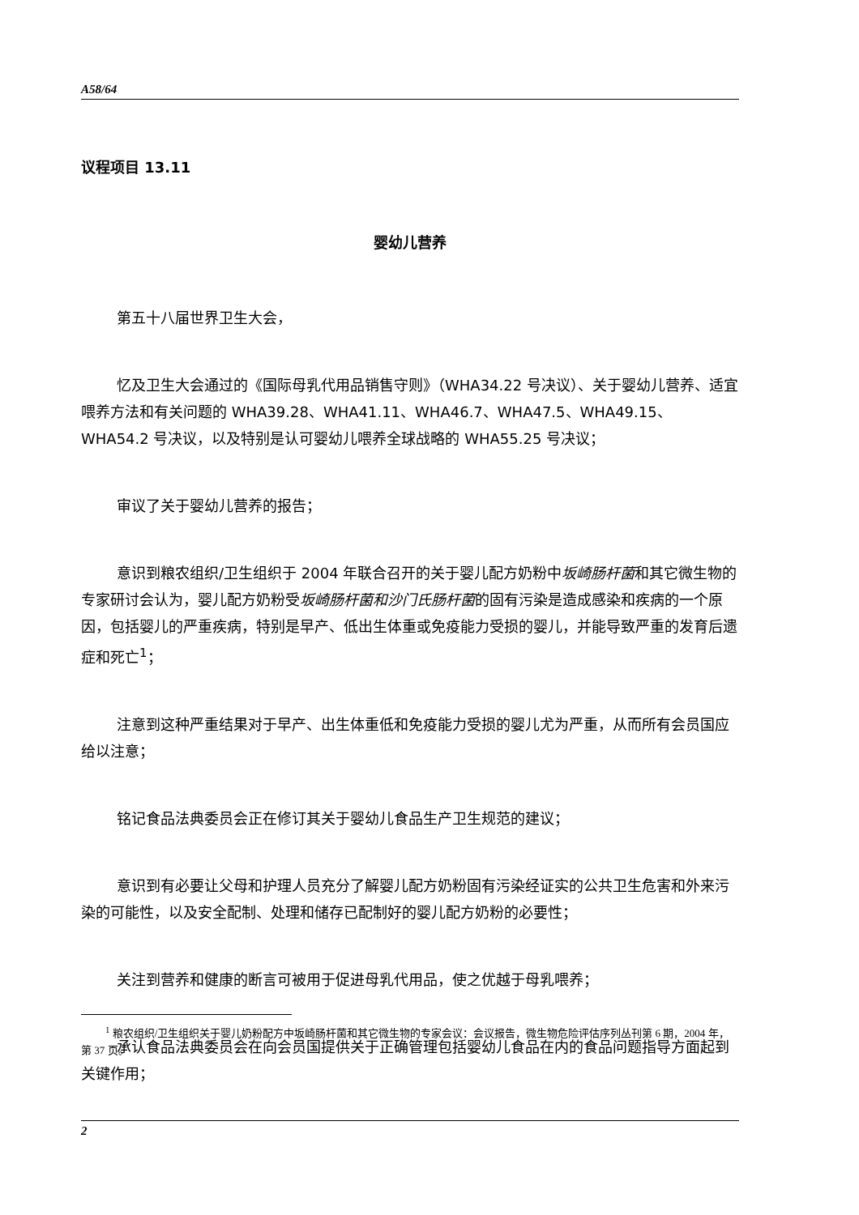A58/64
议程项目 13.11
婴幼儿营养
第五十八届世界卫生大会，
忆及卫生大会通过的《国际母乳代用品销售守则》（WHA34.22 号决议）、关于婴幼儿营养、适宜喂养方法和有关问题的 WHA39.28、WHA41.11、WHA46.7、WHA47.5、WHA49.15、WHA54.2 号决议，以及特别是认可婴幼儿喂养全球战略的 WHA55.25 号决议；
审议了关于婴幼儿营养的报告；
意识到粮农组织/卫生组织于 2004 年联合召开的关于婴儿配方奶粉中坂崎肠杆菌和其它微生物的专家研讨会认为，婴儿配方奶粉受坂崎肠杆菌和沙门氏肠杆菌的固有污染是造成感染和疾病的一个原因，包括婴儿的严重疾病，特别是早产、低出生体重或免疫能力受损的婴儿，并能导致严重的发育后遗症和死亡<sup>1</sup>；
注意到这种严重结果对于早产、出生体重低和免疫能力受损的婴儿尤为严重，从而所有会员国应给以注意；
铭记食品法典委员会正在修订其关于婴幼儿食品生产卫生规范的建议；
意识到有必要让父母和护理人员充分了解婴儿配方奶粉固有污染经证实的公共卫生危害和外来污染的可能性，以及安全配制、处理和储存已配制好的婴儿配方奶粉的必要性；
关注到营养和健康的断言可被用于促进母乳代用品，使之优越于母乳喂养；
承认食品法典委员会在向会员国提供关于正确管理包括婴幼儿食品在内的食品问题指导方面起到关键作用；
<sup>1</sup> 粮农组织/卫生组织关于婴儿奶粉配方中坂崎肠杆菌和其它微生物的专家会议：会议报告，微生物危险评估序列丛刊第 6 期，2004 年，第 37 页。
2